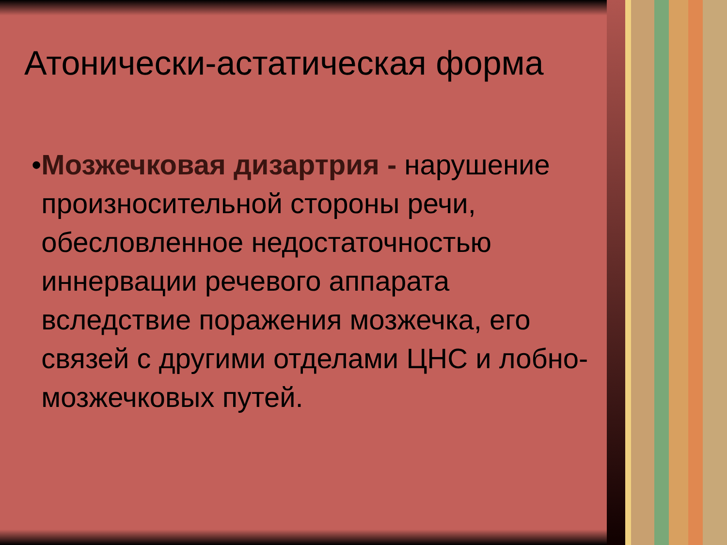Атонически-астатическая форма
• Мозжечковая дизартрия - нарушение произносительной стороны речи, обесловленное недостаточностью иннервации речевого аппарата вследствие поражения мозжечка, его связей с другими отделами ЦНС и лобно-мозжечковых путей.